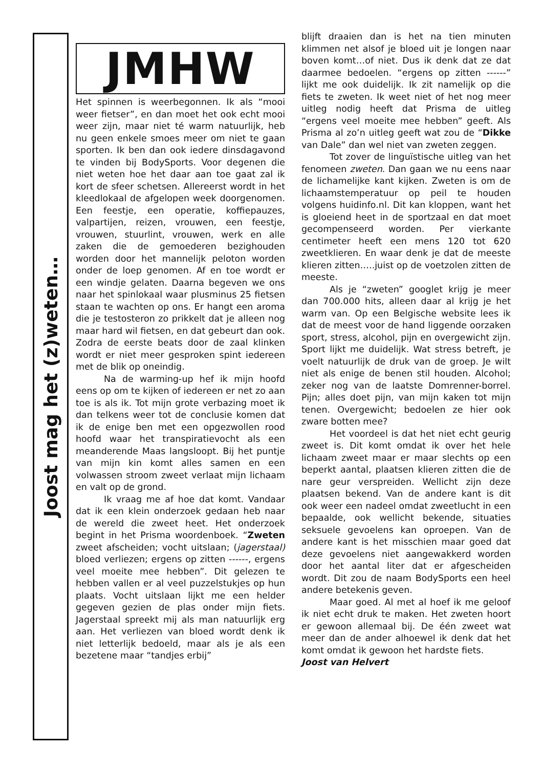Joost mag het (z)weten…
JMHW
Het spinnen is weerbegonnen. Ik als “mooi weer fietser”, en dan moet het ook echt mooi weer zijn, maar niet té warm natuurlijk, heb nu geen enkele smoes meer om niet te gaan sporten. Ik ben dan ook iedere dinsdagavond te vinden bij BodySports. Voor degenen die niet weten hoe het daar aan toe gaat zal ik kort de sfeer schetsen. Allereerst wordt in het kleedlokaal de afgelopen week doorgenomen. Een feestje, een operatie, koffiepauzes, valpartijen, reizen, vrouwen, een feestje, vrouwen, stuurlint, vrouwen, werk en alle zaken die de gemoederen bezighouden worden door het mannelijk peloton worden onder de loep genomen. Af en toe wordt er een windje gelaten. Daarna begeven we ons naar het spinlokaal waar plusminus 25 fietsen staan te wachten op ons. Er hangt een aroma die je testosteron zo prikkelt dat je alleen nog maar hard wil fietsen, en dat gebeurt dan ook. Zodra de eerste beats door de zaal klinken wordt er niet meer gesproken spint iedereen met de blik op oneindig.
Na de warming-up hef ik mijn hoofd eens op om te kijken of iedereen er net zo aan toe is als ik. Tot mijn grote verbazing moet ik dan telkens weer tot de conclusie komen dat ik de enige ben met een opgezwollen rood hoofd waar het transpiratievocht als een meanderende Maas langsloopt. Bij het puntje van mijn kin komt alles samen en een volwassen stroom zweet verlaat mijn lichaam en valt op de grond.
Ik vraag me af hoe dat komt. Vandaar dat ik een klein onderzoek gedaan heb naar de wereld die zweet heet. Het onderzoek begint in het Prisma woordenboek. “Zweten zweet afscheiden; vocht uitslaan; (jagerstaal) bloed verliezen; ergens op zitten ------, ergens veel moeite mee hebben”. Dit gelezen te hebben vallen er al veel puzzelstukjes op hun plaats. Vocht uitslaan lijkt me een helder gegeven gezien de plas onder mijn fiets. Jagerstaal spreekt mij als man natuurlijk erg aan. Het verliezen van bloed wordt denk ik niet letterlijk bedoeld, maar als je als een bezetene maar “tandjes erbij”
blijft draaien dan is het na tien minuten klimmen net alsof je bloed uit je longen naar boven komt…of niet. Dus ik denk dat ze dat daarmee bedoelen. “ergens op zitten ------” lijkt me ook duidelijk. Ik zit namelijk op die fiets te zweten. Ik weet niet of het nog meer uitleg nodig heeft dat Prisma de uitleg “ergens veel moeite mee hebben” geeft. Als Prisma al zo’n uitleg geeft wat zou de “Dikke van Dale” dan wel niet van zweten zeggen.
Tot zover de linguïstische uitleg van het fenomeen zweten. Dan gaan we nu eens naar de lichamelijke kant kijken. Zweten is om de lichaamstemperatuur op peil te houden volgens huidinfo.nl. Dit kan kloppen, want het is gloeiend heet in de sportzaal en dat moet gecompenseerd worden. Per vierkante centimeter heeft een mens 120 tot 620 zweetklieren. En waar denk je dat de meeste klieren zitten…..juist op de voetzolen zitten de meeste.
Als je “zweten” googlet krijg je meer dan 700.000 hits, alleen daar al krijg je het warm van. Op een Belgische website lees ik dat de meest voor de hand liggende oorzaken sport, stress, alcohol, pijn en overgewicht zijn. Sport lijkt me duidelijk. Wat stress betreft, je voelt natuurlijk de druk van de groep. Je wilt niet als enige de benen stil houden. Alcohol; zeker nog van de laatste Domrenner-borrel. Pijn; alles doet pijn, van mijn kaken tot mijn tenen. Overgewicht; bedoelen ze hier ook zware botten mee?
Het voordeel is dat het niet echt geurig zweet is. Dit komt omdat ik over het hele lichaam zweet maar er maar slechts op een beperkt aantal, plaatsen klieren zitten die de nare geur verspreiden. Wellicht zijn deze plaatsen bekend. Van de andere kant is dit ook weer een nadeel omdat zweetlucht in een bepaalde, ook wellicht bekende, situaties seksuele gevoelens kan oproepen. Van de andere kant is het misschien maar goed dat deze gevoelens niet aangewakkerd worden door het aantal liter dat er afgescheiden wordt. Dit zou de naam BodySports een heel andere betekenis geven.
Maar goed. Al met al hoef ik me geloof ik niet echt druk te maken. Het zweten hoort er gewoon allemaal bij. De één zweet wat meer dan de ander alhoewel ik denk dat het komt omdat ik gewoon het hardste fiets.
Joost van Helvert